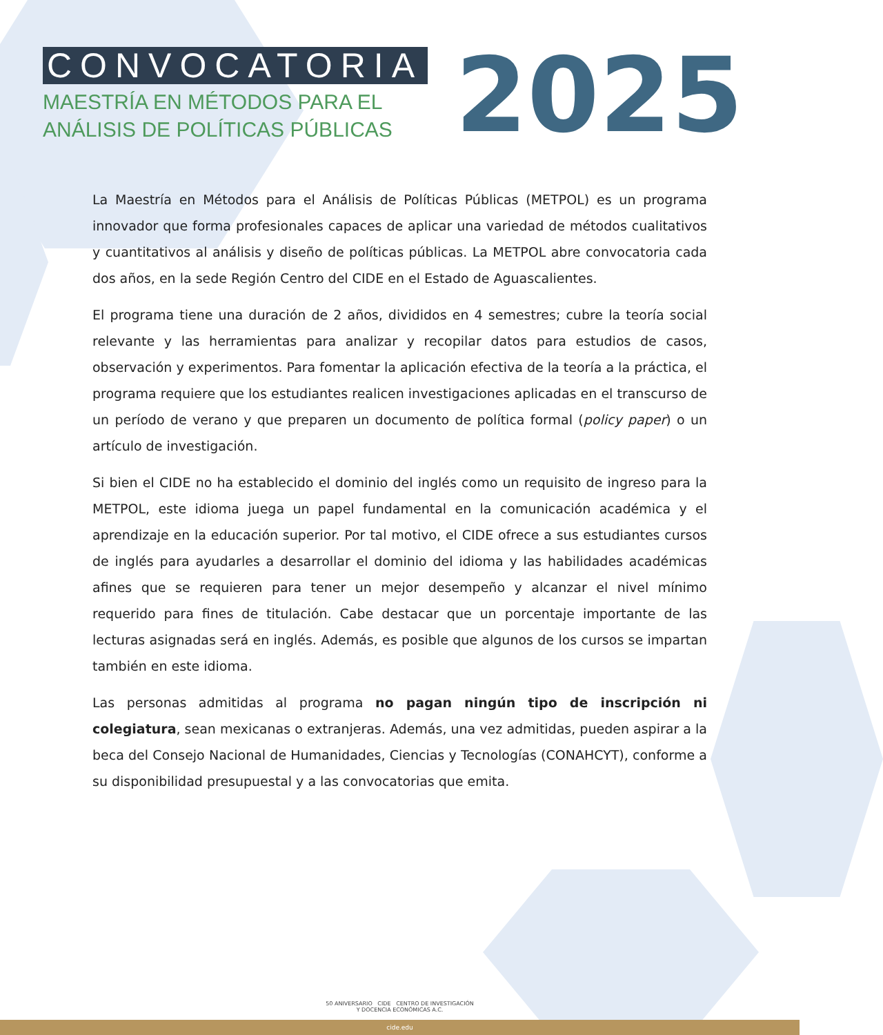CONVOCATORIA
MAESTRÍA EN MÉTODOS PARA EL ANÁLISIS DE POLÍTICAS PÚBLICAS
2025
La Maestría en Métodos para el Análisis de Políticas Públicas (METPOL) es un programa innovador que forma profesionales capaces de aplicar una variedad de métodos cualitativos y cuantitativos al análisis y diseño de políticas públicas. La METPOL abre convocatoria cada dos años, en la sede Región Centro del CIDE en el Estado de Aguascalientes.
El programa tiene una duración de 2 años, divididos en 4 semestres; cubre la teoría social relevante y las herramientas para analizar y recopilar datos para estudios de casos, observación y experimentos. Para fomentar la aplicación efectiva de la teoría a la práctica, el programa requiere que los estudiantes realicen investigaciones aplicadas en el transcurso de un período de verano y que preparen un documento de política formal (policy paper) o un artículo de investigación.
Si bien el CIDE no ha establecido el dominio del inglés como un requisito de ingreso para la METPOL, este idioma juega un papel fundamental en la comunicación académica y el aprendizaje en la educación superior. Por tal motivo, el CIDE ofrece a sus estudiantes cursos de inglés para ayudarles a desarrollar el dominio del idioma y las habilidades académicas afines que se requieren para tener un mejor desempeño y alcanzar el nivel mínimo requerido para fines de titulación. Cabe destacar que un porcentaje importante de las lecturas asignadas será en inglés. Además, es posible que algunos de los cursos se impartan también en este idioma.
Las personas admitidas al programa no pagan ningún tipo de inscripción ni colegiatura, sean mexicanas o extranjeras. Además, una vez admitidas, pueden aspirar a la beca del Consejo Nacional de Humanidades, Ciencias y Tecnologías (CONAHCYT), conforme a su disponibilidad presupuestal y a las convocatorias que emita.
50 ANIVERSARIO CIDE CENTRO DE INVESTIGACIÓN
Y DOCENCIA ECONÓMICAS A.C.
cide.edu